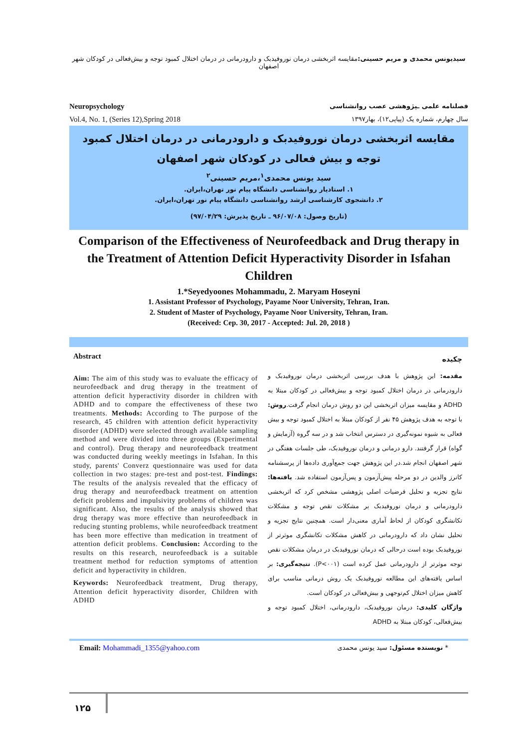سیدیونس محمدی و مریم حسینی: مقایسه اثربخشی درمان نوروفیدبک و دارودرمانی در درمان اختلال کمبود توجه و بیش‌فعالی در کودکان شهر اصفهان
Neuropsychology
Vol.4, No. 1, (Series 12),Spring 2018
فصلنامه علمی ـپژوهشی عصب روانشناسی
سال چهارم، شماره یک (پیاپی۱۲)، بهار۱۳۹۷
مقایسه اثربخشی درمان نوروفیدبک و دارودرمانی در درمان اختلال کمبود توجه و بیش فعالی در کودکان شهر اصفهان
سید یونس محمدی<sup>۱</sup>،مریم حسینی<sup>۲</sup>
۱. استادیار روانشناسی دانشگاه پیام نور تهران،ایران.
۲. دانشجوی کارشناسی ارشد روانشناسی دانشگاه پیام نور تهران،ایران.
(تاریخ وصول: ۹۶/۰۷/۰۸ ـ تاریخ پذیرش: ۹۷/۰۴/۲۹)
Comparison of the Effectiveness of Neurofeedback and Drug therapy in the Treatment of Attention Deficit Hyperactivity Disorder in Isfahan Children
1.*Seyedyoones Mohammadu, 2. Maryam Hoseyni
1. Assistant Professor of Psychology, Payame Noor University, Tehran, Iran.
2. Student of Master of Psychology, Payame Noor University, Tehran, Iran.
(Received: Cep. 30, 2017 - Accepted: Jul. 20, 2018 )
Abstract
Aim: The aim of this study was to evaluate the efficacy of neurofeedback and drug therapy in the treatment of attention deficit hyperactivity disorder in children with ADHD and to compare the effectiveness of these two treatments. Methods: According to The purpose of the research, 45 children with attention deficit hyperactivity disorder (ADHD) were selected through available sampling method and were divided into three groups (Experimental and control). Drug therapy and neurofeedback treatment was conducted during weekly meetings in Isfahan. In this study, parents' Converz questionnaire was used for data collection in two stages: pre-test and post-test. Findings: The results of the analysis revealed that the efficacy of drug therapy and neurofeedback treatment on attention deficit problems and impulsivity problems of children was significant. Also, the results of the analysis showed that drug therapy was more effective than neurofeedback in reducing stunting problems, while neurofeedback treatment has been more effective than medication in treatment of attention deficit problems. Conclusion: According to the results on this research, neurofeedback is a suitable treatment method for reduction symptoms of attention deficit and hyperactivity in children.
Keywords: Neurofeedback treatment, Drug therapy, Attention deficit hyperactivity disorder, Children with ADHD
چکیده
مقدمه: این پژوهش با هدف بررسی اثربخشی درمان نوروفیدبک و دارودرمانی در درمان اختلال کمبود توجه و بیش‌فعالی در کودکان مبتلا به ADHD و مقایسه میزان اثربخشی این دو روش درمان انجام گرفت.روش: با توجه به هدف پژوهش ۴۵ نفر از کودکان مبتلا به اختلال کمبود توجه و بیش فعالی به شیوه نمونه‌گیری در دسترس انتخاب شد و در سه گروه (آزمایش و گواه) قرار گرفتند. دارو درمانی و درمان نوروفیدبک، طی جلسات هفتگی در شهر اصفهان انجام شد.در این پژوهش جهت جمع‌آوری داده‌ها از پرسشنامه کانرز والدین در دو مرحله پیش‌آزمون و پس‌آزمون استفاده شد. یافته‌ها: نتایج تجزیه و تحلیل فرضیات اصلی پژوهشی مشخص کرد که اثربخشی دارودرمانی و درمان نوروفیدبک بر مشکلات نقص توجه و مشکلات تکانشگری کودکان از لحاظ آماری معنی‌دار است. همچنین نتایج تجزیه و تحلیل نشان داد که دارودرمانی در کاهش مشکلات تکانشگری موثرتر از نوروفیدبک بوده است درحالی که درمان نوروفیدبک در درمان مشکلات نقص توجه موثرتر از دارودرمانی عمل کرده است (P<۰۰۱). نتیجه‌گیری: بر اساس یافته‌های این مطالعه نوروفیدبک یک روش درمانی مناسب برای کاهش میزان اختلال کم‌توجهی و بیش‌فعالی در کودکان است.
واژگان کلیدی: درمان نوروفیدبک، دارودرمانی، اختلال کمبود توجه و بیش‌فعالی، کودکان مبتلا به ADHD
Email: Mohammadi_1355@yahoo.com
* نویسنده مسئول: سید یونس محمدی
۱۲۵